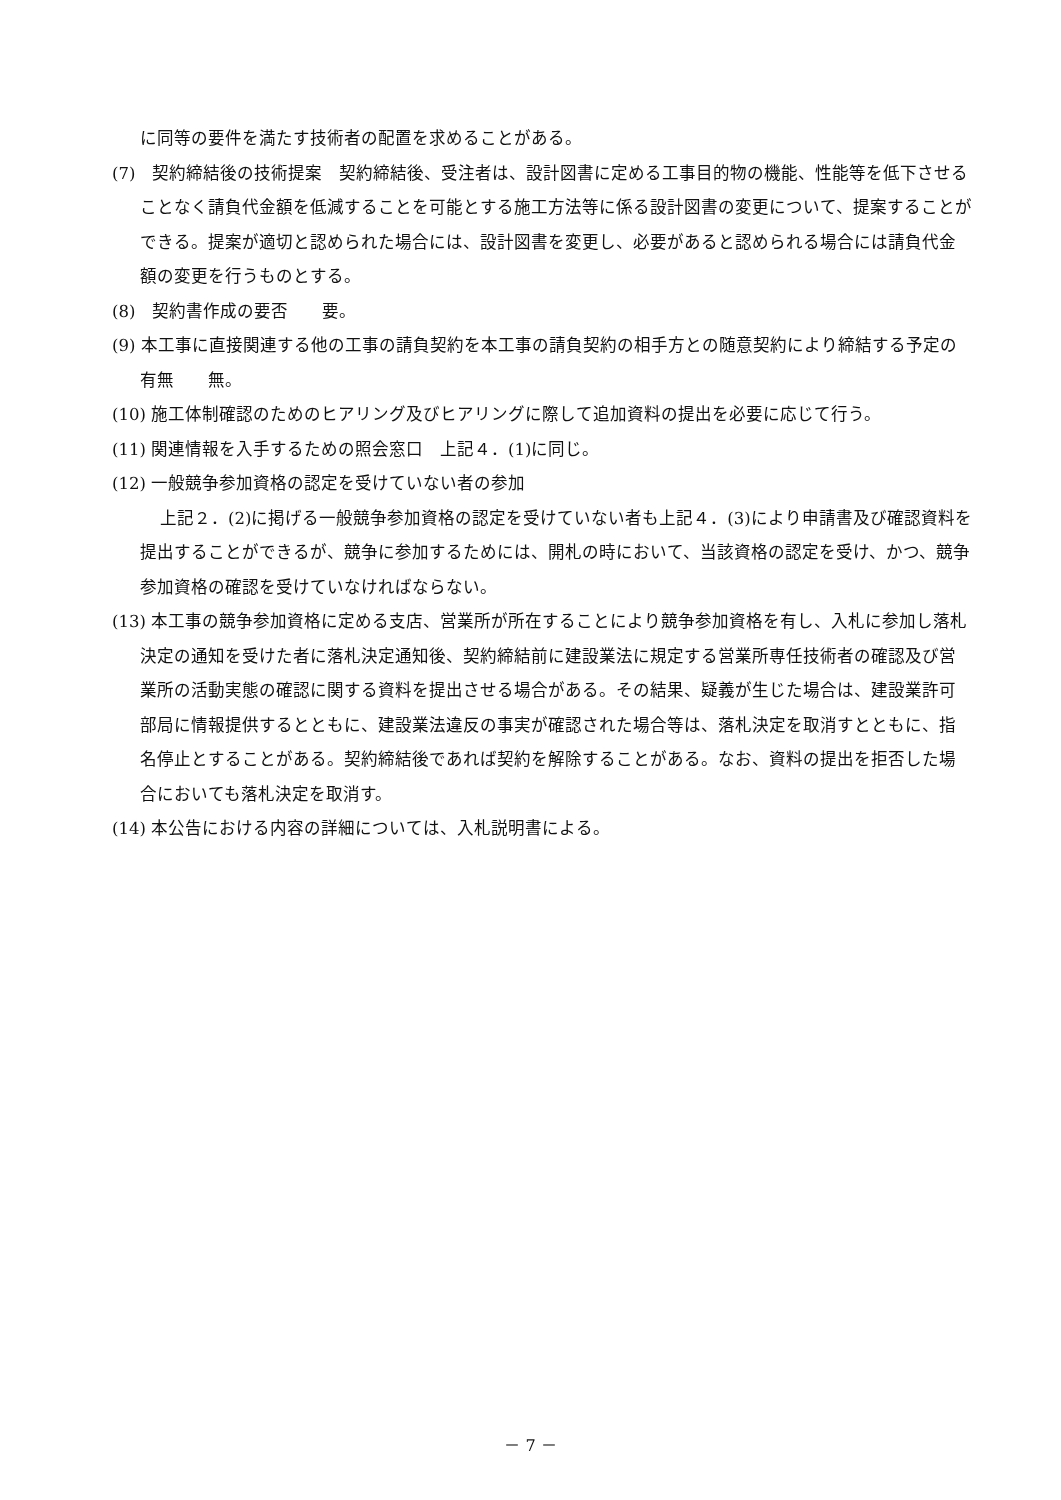に同等の要件を満たす技術者の配置を求めることがある。
(7)　契約締結後の技術提案　契約締結後、受注者は、設計図書に定める工事目的物の機能、性能等を低下させることなく請負代金額を低減することを可能とする施工方法等に係る設計図書の変更について、提案することができる。提案が適切と認められた場合には、設計図書を変更し、必要があると認められる場合には請負代金額の変更を行うものとする。
(8)　契約書作成の要否　　要。
(9) 本工事に直接関連する他の工事の請負契約を本工事の請負契約の相手方との随意契約により締結する予定の有無　　無。
(10) 施工体制確認のためのヒアリング及びヒアリングに際して追加資料の提出を必要に応じて行う。
(11) 関連情報を入手するための照会窓口　上記４．(1)に同じ。
(12) 一般競争参加資格の認定を受けていない者の参加
上記２．(2)に掲げる一般競争参加資格の認定を受けていない者も上記４．(3)により申請書及び確認資料を提出することができるが、競争に参加するためには、開札の時において、当該資格の認定を受け、かつ、競争参加資格の確認を受けていなければならない。
(13) 本工事の競争参加資格に定める支店、営業所が所在することにより競争参加資格を有し、入札に参加し落札決定の通知を受けた者に落札決定通知後、契約締結前に建設業法に規定する営業所専任技術者の確認及び営業所の活動実態の確認に関する資料を提出させる場合がある。その結果、疑義が生じた場合は、建設業許可部局に情報提供するとともに、建設業法違反の事実が確認された場合等は、落札決定を取消すとともに、指名停止とすることがある。契約締結後であれば契約を解除することがある。なお、資料の提出を拒否した場合においても落札決定を取消す。
(14) 本公告における内容の詳細については、入札説明書による。
－ 7 －